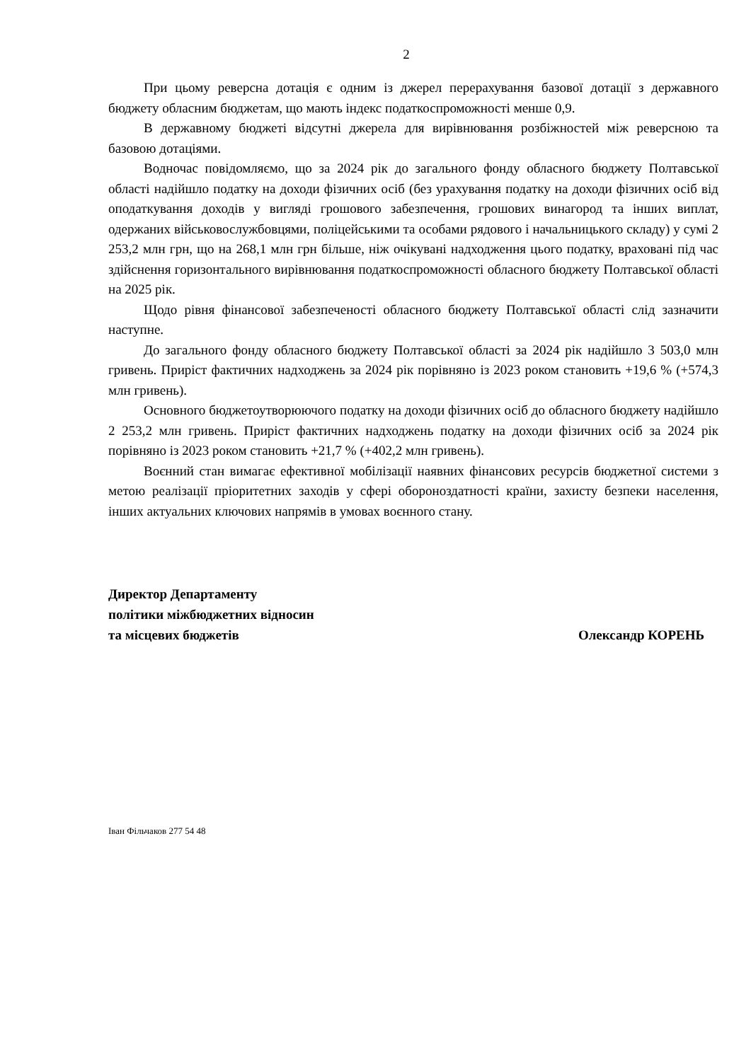2
При цьому реверсна дотація є одним із джерел перерахування базової дотації з державного бюджету обласним бюджетам, що мають індекс податкоспроможності менше 0,9.
В державному бюджеті відсутні джерела для вирівнювання розбіжностей між реверсною та базовою дотаціями.
Водночас повідомляємо, що за 2024 рік до загального фонду обласного бюджету Полтавської області надійшло податку на доходи фізичних осіб (без урахування податку на доходи фізичних осіб від оподаткування доходів у вигляді грошового забезпечення, грошових винагород та інших виплат, одержаних військовослужбовцями, поліцейськими та особами рядового і начальницького складу) у сумі 2 253,2 млн грн, що на 268,1 млн грн більше, ніж очікувані надходження цього податку, враховані під час здійснення горизонтального вирівнювання податкоспроможності обласного бюджету Полтавської області на 2025 рік.
Щодо рівня фінансової забезпеченості обласного бюджету Полтавської області слід зазначити наступне.
До загального фонду обласного бюджету Полтавської області за 2024 рік надійшло 3 503,0 млн гривень. Приріст фактичних надходжень за 2024 рік порівняно із 2023 роком становить +19,6 % (+574,3 млн гривень).
Основного бюджетоутворюючого податку на доходи фізичних осіб до обласного бюджету надійшло 2 253,2 млн гривень. Приріст фактичних надходжень податку на доходи фізичних осіб за 2024 рік порівняно із 2023 роком становить +21,7 % (+402,2 млн гривень).
Воєнний стан вимагає ефективної мобілізації наявних фінансових ресурсів бюджетної системи з метою реалізації пріоритетних заходів у сфері обороноздатності країни, захисту безпеки населення, інших актуальних ключових напрямів в умовах воєнного стану.
Директор Департаменту
політики міжбюджетних відносин
та місцевих бюджетів Олександр КОРЕНЬ
Іван Фільчаков 277 54 48